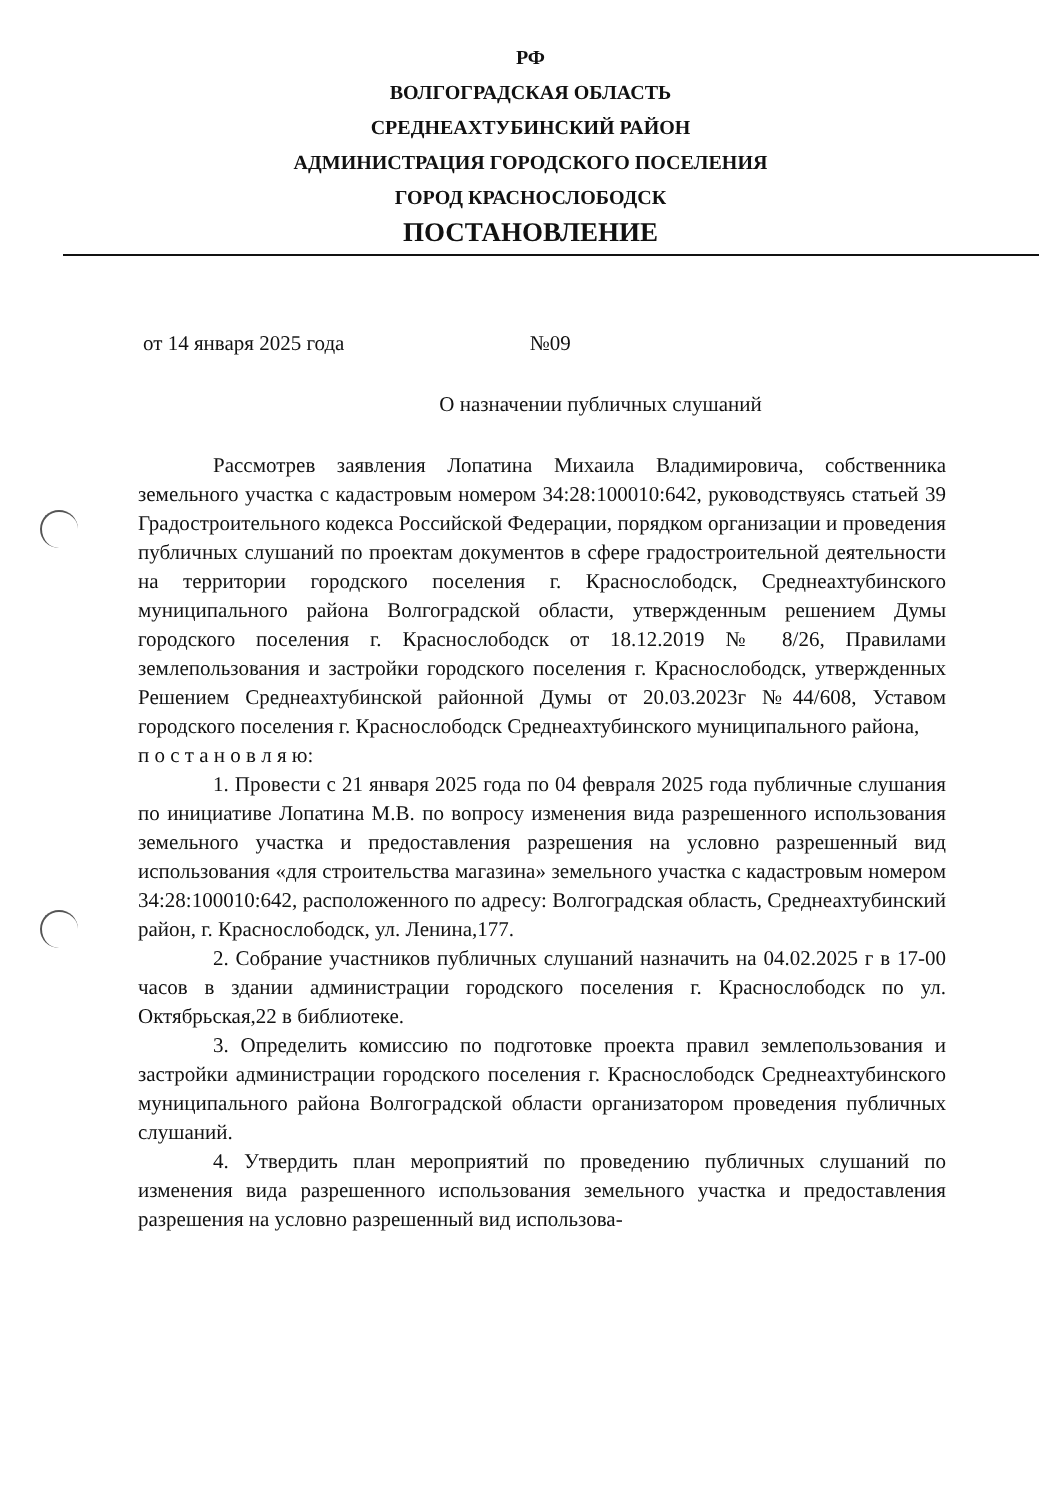РФ
ВОЛГОГРАДСКАЯ ОБЛАСТЬ
СРЕДНЕАХТУБИНСКИЙ РАЙОН
АДМИНИСТРАЦИЯ ГОРОДСКОГО ПОСЕЛЕНИЯ
ГОРОД КРАСНОСЛОБОДСК
ПОСТАНОВЛЕНИЕ
от 14 января 2025 года №09
О назначении публичных слушаний
Рассмотрев заявления Лопатина Михаила Владимировича, собственника земельного участка с кадастровым номером 34:28:100010:642, руководствуясь статьей 39 Градостроительного кодекса Российской Федерации, порядком организации и проведения публичных слушаний по проектам документов в сфере градостроительной деятельности на территории городского поселения г. Краснослободск, Среднеахтубинского муниципального района Волгоградской области, утвержденным решением Думы городского поселения г. Краснослободск от 18.12.2019 № 8/26, Правилами землепользования и застройки городского поселения г. Краснослободск, утвержденных Решением Среднеахтубинской районной Думы от 20.03.2023г №44/608, Уставом городского поселения г. Краснослободск Среднеахтубинского муниципального района,
п о с т а н о в л я ю:
1. Провести с 21 января 2025 года по 04 февраля 2025 года публичные слушания по инициативе Лопатина М.В. по вопросу изменения вида разрешенного использования земельного участка и предоставления разрешения на условно разрешенный вид использования «для строительства магазина» земельного участка с кадастровым номером 34:28:100010:642, расположенного по адресу: Волгоградская область, Среднеахтубинский район, г. Краснослободск, ул. Ленина,177.
2. Собрание участников публичных слушаний назначить на 04.02.2025 г в 17-00 часов в здании администрации городского поселения г. Краснослободск по ул. Октябрьская,22 в библиотеке.
3. Определить комиссию по подготовке проекта правил землепользования и застройки администрации городского поселения г. Краснослободск Среднеахтубинского муниципального района Волгоградской области организатором проведения публичных слушаний.
4. Утвердить план мероприятий по проведению публичных слушаний по изменения вида разрешенного использования земельного участка и предоставления разрешения на условно разрешенный вид использова-